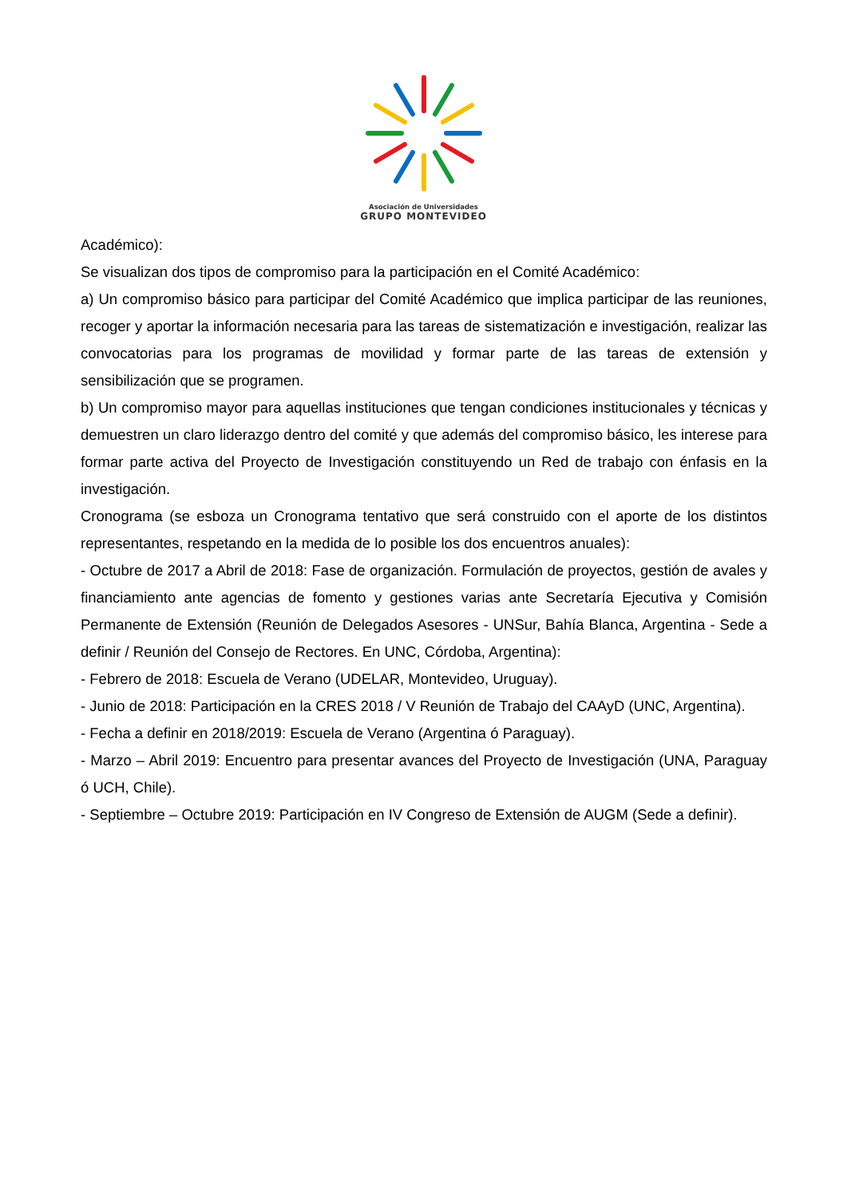Asociación de Universidades
GRUPO MONTEVIDEO
Académico):
Se visualizan dos tipos de compromiso para la participación en el Comité Académico:
a) Un compromiso básico para participar del Comité Académico que implica participar de las reuniones, recoger y aportar la información necesaria para las tareas de sistematización e investigación, realizar las convocatorias para los programas de movilidad y formar parte de las tareas de extensión y sensibilización que se programen.
b) Un compromiso mayor para aquellas instituciones que tengan condiciones institucionales y técnicas y demuestren un claro liderazgo dentro del comité y que además del compromiso básico, les interese para formar parte activa del Proyecto de Investigación constituyendo un Red de trabajo con énfasis en la investigación.
Cronograma (se esboza un Cronograma tentativo que será construido con el aporte de los distintos representantes, respetando en la medida de lo posible los dos encuentros anuales):
- Octubre de 2017 a Abril de 2018: Fase de organización. Formulación de proyectos, gestión de avales y financiamiento ante agencias de fomento y gestiones varias ante Secretaría Ejecutiva y Comisión Permanente de Extensión (Reunión de Delegados Asesores - UNSur, Bahía Blanca, Argentina - Sede a definir / Reunión del Consejo de Rectores. En UNC, Córdoba, Argentina):
- Febrero de 2018: Escuela de Verano (UDELAR, Montevideo, Uruguay).
- Junio de 2018: Participación en la CRES 2018 / V Reunión de Trabajo del CAAyD (UNC, Argentina).
- Fecha a definir en 2018/2019: Escuela de Verano (Argentina ó Paraguay).
- Marzo – Abril 2019: Encuentro para presentar avances del Proyecto de Investigación (UNA, Paraguay ó UCH, Chile).
- Septiembre – Octubre 2019: Participación en IV Congreso de Extensión de AUGM (Sede a definir).